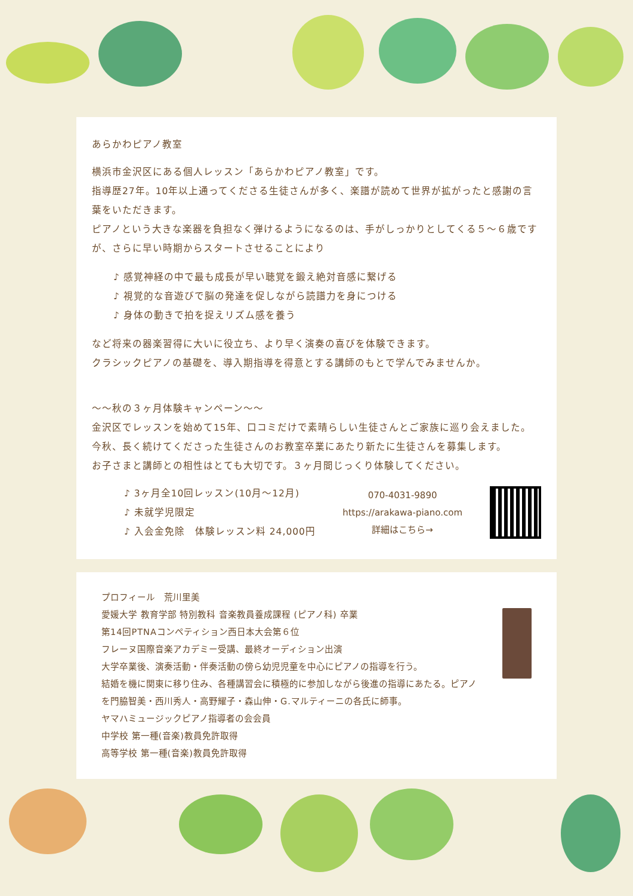あらかわピアノ教室
横浜市金沢区にある個人レッスン「あらかわピアノ教室」です。
指導歴27年。10年以上通ってくださる生徒さんが多く、楽譜が読めて世界が拡がったと感謝の言葉をいただきます。
ピアノという大きな楽器を負担なく弾けるようになるのは、手がしっかりとしてくる５～６歳ですが、さらに早い時期からスタートさせることにより
♪ 感覚神経の中で最も成長が早い聴覚を鍛え絶対音感に繋げる
♪ 視覚的な音遊びで脳の発達を促しながら読譜力を身につける
♪ 身体の動きで拍を捉えリズム感を養う
など将来の器楽習得に大いに役立ち、より早く演奏の喜びを体験できます。
クラシックピアノの基礎を、導入期指導を得意とする講師のもとで学んでみませんか。
～～秋の３ヶ月体験キャンペーン～～
金沢区でレッスンを始めて15年、口コミだけで素晴らしい生徒さんとご家族に巡り会えました。
今秋、長く続けてくださった生徒さんのお教室卒業にあたり新たに生徒さんを募集します。
お子さまと講師との相性はとても大切です。３ヶ月間じっくり体験してください。
♪ 3ヶ月全10回レッスン(10月～12月)
♪ 未就学児限定
♪ 入会金免除　体験レッスン料 24,000円
070-4031-9890
https://arakawa-piano.com
詳細はこちら→
プロフィール　荒川里美
愛媛大学 教育学部 特別教科 音楽教員養成課程 (ピアノ科) 卒業
第14回PTNAコンペティション西日本大会第６位
フレーヌ国際音楽アカデミー受講、最終オーディション出演
大学卒業後、演奏活動・伴奏活動の傍ら幼児児童を中心にピアノの指導を行う。
結婚を機に関東に移り住み、各種講習会に積極的に参加しながら後進の指導にあたる。ピアノを門脇智美・西川秀人・高野耀子・森山伸・G.マルティーニの各氏に師事。
ヤマハミュージックピアノ指導者の会会員
中学校 第一種(音楽)教員免許取得
高等学校 第一種(音楽)教員免許取得